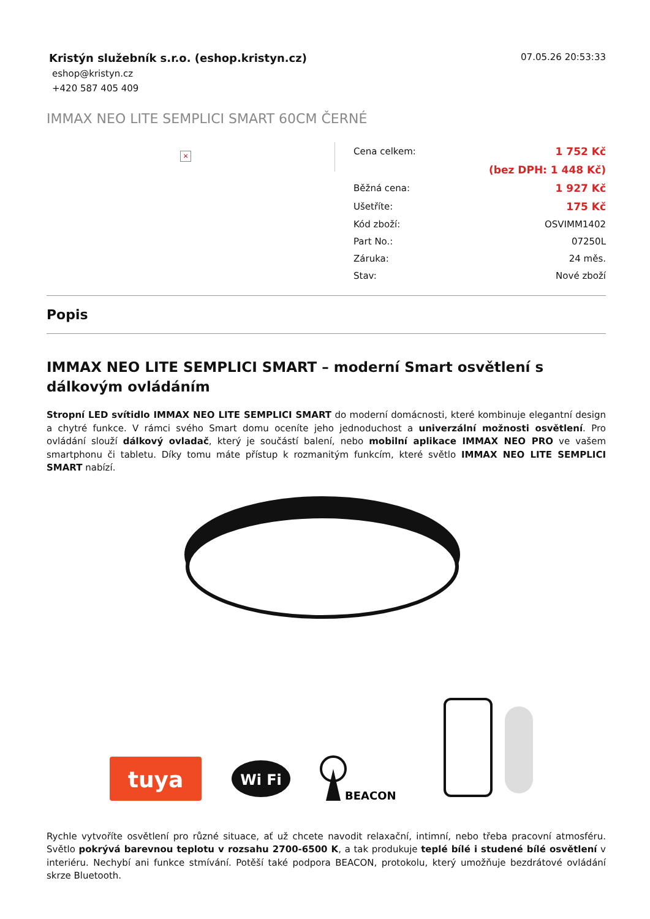Kristýn služebník s.r.o. (eshop.kristyn.cz)
eshop@kristyn.cz
+420 587 405 409
07.05.26 20:53:33
IMMAX NEO LITE SEMPLICI SMART 60CM ČERNÉ
×
| Cena celkem: | 1 752 Kč |
| | (bez DPH: 1 448 Kč) |
| Běžná cena: | 1 927 Kč |
| Ušetříte: | 175 Kč |
| Kód zboží: | OSVIMM1402 |
| Part No.: | 07250L |
| Záruka: | 24 měs. |
| Stav: | Nové zboží |
Popis
IMMAX NEO LITE SEMPLICI SMART – moderní Smart osvětlení s dálkovým ovládáním
Stropní LED svítidlo IMMAX NEO LITE SEMPLICI SMART do moderní domácnosti, které kombinuje elegantní design a chytré funkce. V rámci svého Smart domu oceníte jeho jednoduchost a univerzální možnosti osvětlení. Pro ovládání slouží dálkový ovladač, který je součástí balení, nebo mobilní aplikace IMMAX NEO PRO ve vašem smartphonu či tabletu. Díky tomu máte přístup k rozmanitým funkcím, které světlo IMMAX NEO LITE SEMPLICI SMART nabízí.
tuya
Wi Fi
BEACON
Rychle vytvoříte osvětlení pro různé situace, ať už chcete navodit relaxační, intimní, nebo třeba pracovní atmosféru. Světlo pokrývá barevnou teplotu v rozsahu 2700-6500 K, a tak produkuje teplé bílé i studené bílé osvětlení v interiéru. Nechybí ani funkce stmívání. Potěší také podpora BEACON, protokolu, který umožňuje bezdrátové ovládání skrze Bluetooth.